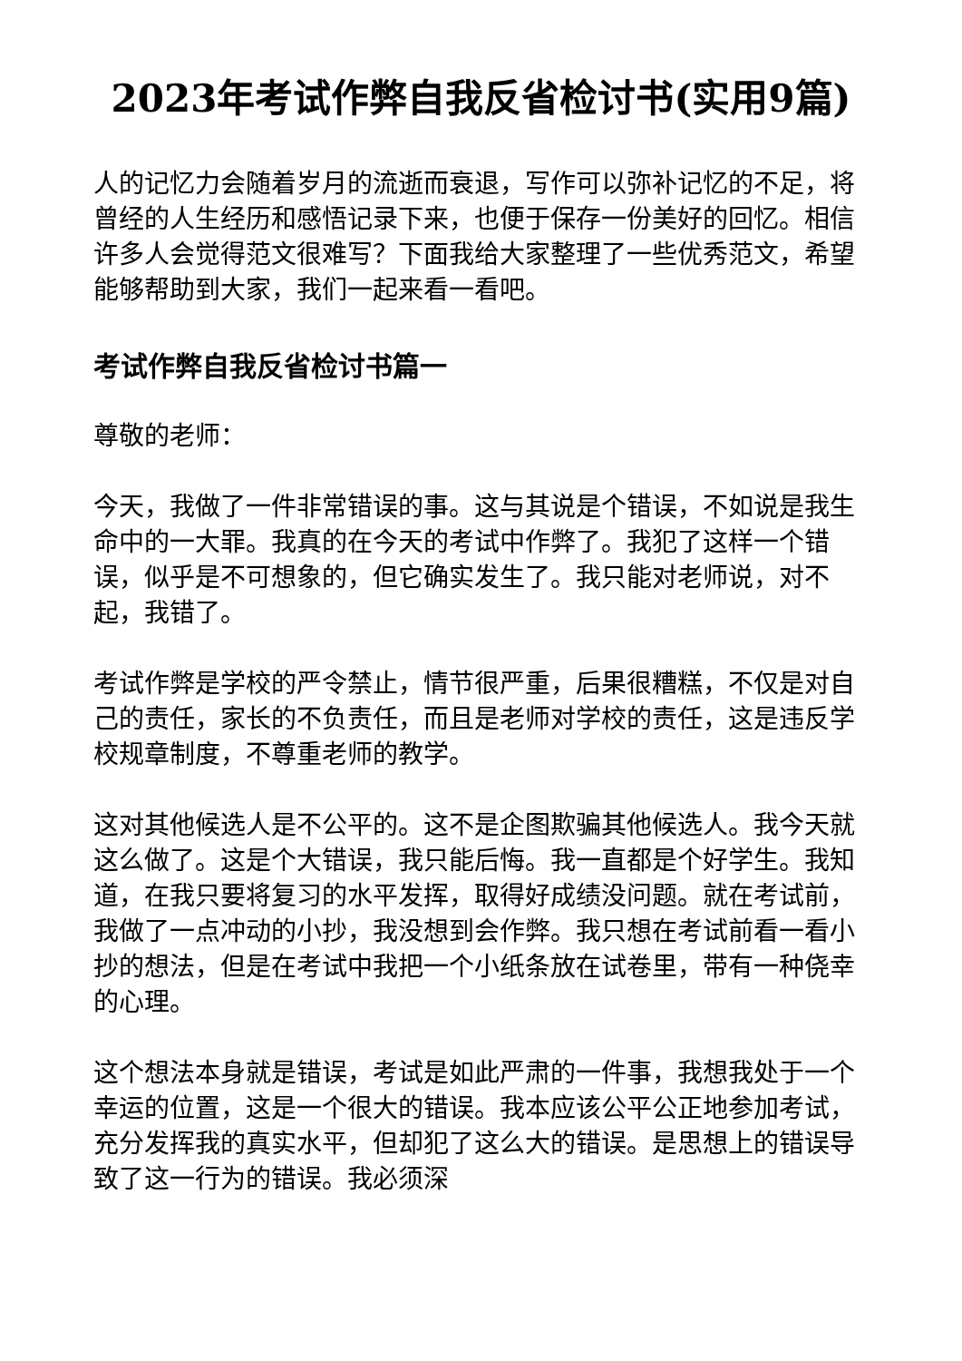2023年考试作弊自我反省检讨书(实用9篇)
人的记忆力会随着岁月的流逝而衰退，写作可以弥补记忆的不足，将曾经的人生经历和感悟记录下来，也便于保存一份美好的回忆。相信许多人会觉得范文很难写？下面我给大家整理了一些优秀范文，希望能够帮助到大家，我们一起来看一看吧。
考试作弊自我反省检讨书篇一
尊敬的老师：
今天，我做了一件非常错误的事。这与其说是个错误，不如说是我生命中的一大罪。我真的在今天的考试中作弊了。我犯了这样一个错误，似乎是不可想象的，但它确实发生了。我只能对老师说，对不起，我错了。
考试作弊是学校的严令禁止，情节很严重，后果很糟糕，不仅是对自己的责任，家长的不负责任，而且是老师对学校的责任，这是违反学校规章制度，不尊重老师的教学。
这对其他候选人是不公平的。这不是企图欺骗其他候选人。我今天就这么做了。这是个大错误，我只能后悔。我一直都是个好学生。我知道，在我只要将复习的水平发挥，取得好成绩没问题。就在考试前，我做了一点冲动的小抄，我没想到会作弊。我只想在考试前看一看小抄的想法，但是在考试中我把一个小纸条放在试卷里，带有一种侥幸的心理。
这个想法本身就是错误，考试是如此严肃的一件事，我想我处于一个幸运的位置，这是一个很大的错误。我本应该公平公正地参加考试，充分发挥我的真实水平，但却犯了这么大的错误。是思想上的错误导致了这一行为的错误。我必须深